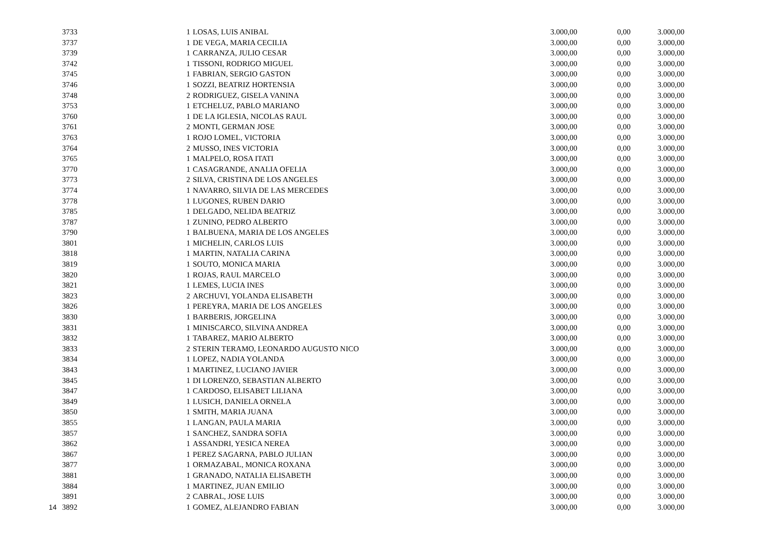| | 3733 | | 1 | LOSAS, LUIS ANIBAL | 3.000,00 | 0,00 | 3.000,00 |
| | 3737 | | 1 | DE VEGA, MARIA CECILIA | 3.000,00 | 0,00 | 3.000,00 |
| | 3739 | | 1 | CARRANZA, JULIO CESAR | 3.000,00 | 0,00 | 3.000,00 |
| | 3742 | | 1 | TISSONI, RODRIGO MIGUEL | 3.000,00 | 0,00 | 3.000,00 |
| | 3745 | | 1 | FABRIAN, SERGIO GASTON | 3.000,00 | 0,00 | 3.000,00 |
| | 3746 | | 1 | SOZZI, BEATRIZ HORTENSIA | 3.000,00 | 0,00 | 3.000,00 |
| | 3748 | | 2 | RODRIGUEZ, GISELA VANINA | 3.000,00 | 0,00 | 3.000,00 |
| | 3753 | | 1 | ETCHELUZ, PABLO MARIANO | 3.000,00 | 0,00 | 3.000,00 |
| | 3760 | | 1 | DE LA IGLESIA, NICOLAS RAUL | 3.000,00 | 0,00 | 3.000,00 |
| | 3761 | | 2 | MONTI, GERMAN JOSE | 3.000,00 | 0,00 | 3.000,00 |
| | 3763 | | 1 | ROJO LOMEL, VICTORIA | 3.000,00 | 0,00 | 3.000,00 |
| | 3764 | | 2 | MUSSO, INES VICTORIA | 3.000,00 | 0,00 | 3.000,00 |
| | 3765 | | 1 | MALPELO, ROSA ITATI | 3.000,00 | 0,00 | 3.000,00 |
| | 3770 | | 1 | CASAGRANDE, ANALIA OFELIA | 3.000,00 | 0,00 | 3.000,00 |
| | 3773 | | 2 | SILVA, CRISTINA DE LOS ANGELES | 3.000,00 | 0,00 | 3.000,00 |
| | 3774 | | 1 | NAVARRO, SILVIA DE LAS MERCEDES | 3.000,00 | 0,00 | 3.000,00 |
| | 3778 | | 1 | LUGONES, RUBEN DARIO | 3.000,00 | 0,00 | 3.000,00 |
| | 3785 | | 1 | DELGADO, NELIDA BEATRIZ | 3.000,00 | 0,00 | 3.000,00 |
| | 3787 | | 1 | ZUNINO, PEDRO ALBERTO | 3.000,00 | 0,00 | 3.000,00 |
| | 3790 | | 1 | BALBUENA, MARIA DE LOS ANGELES | 3.000,00 | 0,00 | 3.000,00 |
| | 3801 | | 1 | MICHELIN, CARLOS LUIS | 3.000,00 | 0,00 | 3.000,00 |
| | 3818 | | 1 | MARTIN, NATALIA CARINA | 3.000,00 | 0,00 | 3.000,00 |
| | 3819 | | 1 | SOUTO, MONICA MARIA | 3.000,00 | 0,00 | 3.000,00 |
| | 3820 | | 1 | ROJAS, RAUL MARCELO | 3.000,00 | 0,00 | 3.000,00 |
| | 3821 | | 1 | LEMES, LUCIA INES | 3.000,00 | 0,00 | 3.000,00 |
| | 3823 | | 2 | ARCHUVI, YOLANDA ELISABETH | 3.000,00 | 0,00 | 3.000,00 |
| | 3826 | | 1 | PEREYRA, MARIA DE LOS ANGELES | 3.000,00 | 0,00 | 3.000,00 |
| | 3830 | | 1 | BARBERIS, JORGELINA | 3.000,00 | 0,00 | 3.000,00 |
| | 3831 | | 1 | MINISCARCO, SILVINA ANDREA | 3.000,00 | 0,00 | 3.000,00 |
| | 3832 | | 1 | TABAREZ, MARIO ALBERTO | 3.000,00 | 0,00 | 3.000,00 |
| | 3833 | | 2 | STERIN TERAMO, LEONARDO AUGUSTO NICO | 3.000,00 | 0,00 | 3.000,00 |
| | 3834 | | 1 | LOPEZ, NADIA YOLANDA | 3.000,00 | 0,00 | 3.000,00 |
| | 3843 | | 1 | MARTINEZ, LUCIANO JAVIER | 3.000,00 | 0,00 | 3.000,00 |
| | 3845 | | 1 | DI LORENZO, SEBASTIAN ALBERTO | 3.000,00 | 0,00 | 3.000,00 |
| | 3847 | | 1 | CARDOSO, ELISABET LILIANA | 3.000,00 | 0,00 | 3.000,00 |
| | 3849 | | 1 | LUSICH, DANIELA ORNELA | 3.000,00 | 0,00 | 3.000,00 |
| | 3850 | | 1 | SMITH, MARIA JUANA | 3.000,00 | 0,00 | 3.000,00 |
| | 3855 | | 1 | LANGAN, PAULA MARIA | 3.000,00 | 0,00 | 3.000,00 |
| | 3857 | | 1 | SANCHEZ, SANDRA SOFIA | 3.000,00 | 0,00 | 3.000,00 |
| | 3862 | | 1 | ASSANDRI, YESICA NEREA | 3.000,00 | 0,00 | 3.000,00 |
| | 3867 | | 1 | PEREZ SAGARNA, PABLO JULIAN | 3.000,00 | 0,00 | 3.000,00 |
| | 3877 | | 1 | ORMAZABAL, MONICA ROXANA | 3.000,00 | 0,00 | 3.000,00 |
| | 3881 | | 1 | GRANADO, NATALIA ELISABETH | 3.000,00 | 0,00 | 3.000,00 |
| | 3884 | | 1 | MARTINEZ, JUAN EMILIO | 3.000,00 | 0,00 | 3.000,00 |
| | 3891 | | 2 | CABRAL, JOSE LUIS | 3.000,00 | 0,00 | 3.000,00 |
| 14 | 3892 | | 1 | GOMEZ, ALEJANDRO FABIAN | 3.000,00 | 0,00 | 3.000,00 |